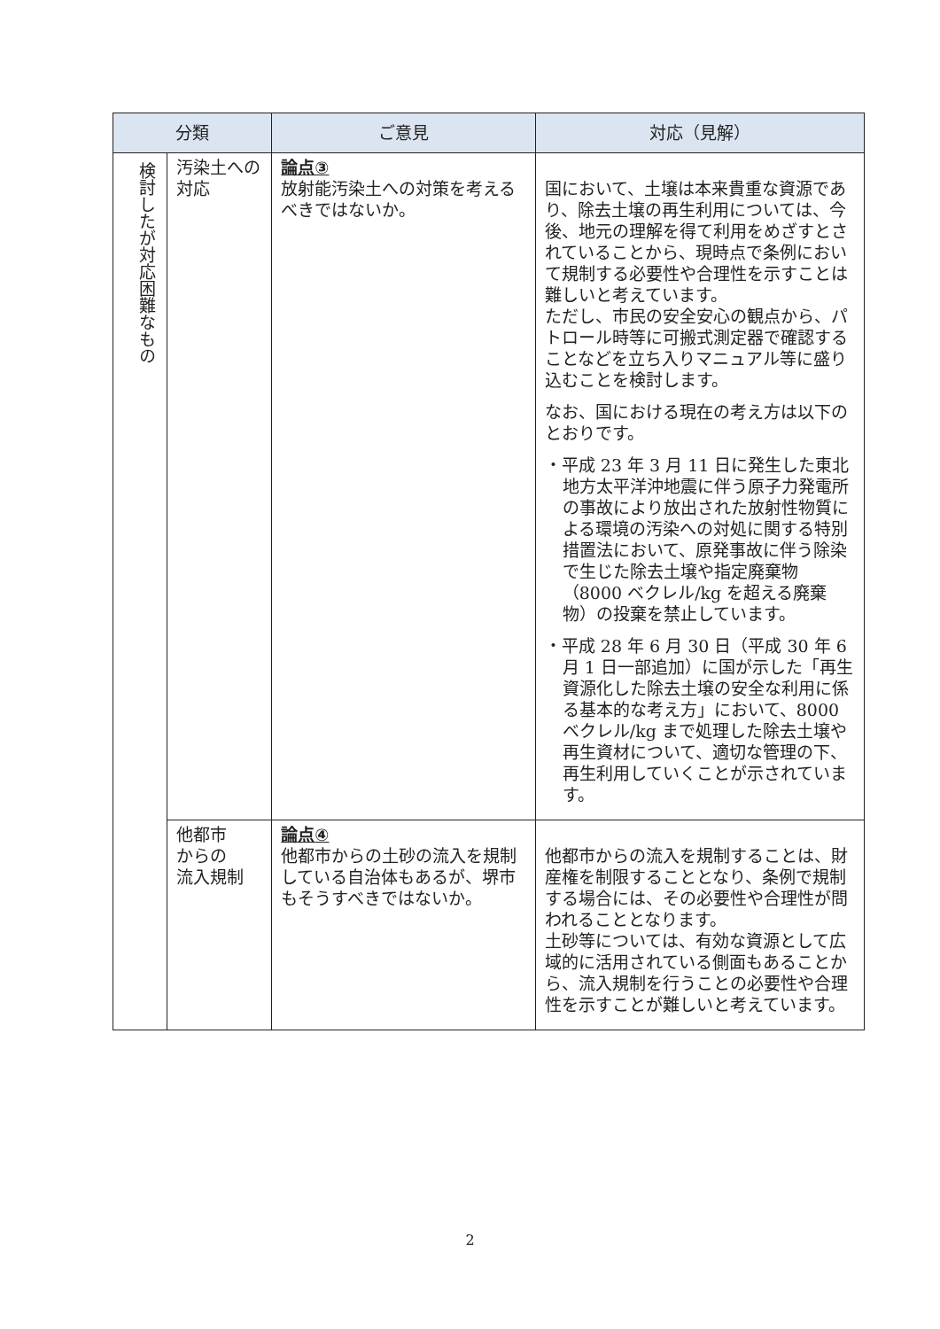| 分類 | | ご意見 | 対応（見解） |
| --- | --- | --- | --- |
| 検討したが対応困難なもの | 汚染土への対応 | 論点③ 放射能汚染土への対策を考えるべきではないか。 | 国において、土壌は本来貴重な資源であり、除去土壌の再生利用については、今後、地元の理解を得て利用をめざすとされていることから、現時点で条例において規制する必要性や合理性を示すことは難しいと考えています。 ただし、市民の安全安心の観点から、パトロール時等に可搬式測定器で確認することなどを立ち入りマニュアル等に盛り込むことを検討します。 なお、国における現在の考え方は以下のとおりです。 ・平成 23 年 3 月 11 日に発生した東北地方太平洋沖地震に伴う原子力発電所の事故により放出された放射性物質による環境の汚染への対処に関する特別措置法において、原発事故に伴う除染で生じた除去土壌や指定廃棄物（8000 ベクレル/kg を超える廃棄物）の投棄を禁止しています。 ・平成 28 年 6 月 30 日（平成 30 年 6 月 1 日一部追加）に国が示した「再生資源化した除去土壌の安全な利用に係る基本的な考え方」において、8000 ベクレル/kg まで処理した除去土壌や再生資材について、適切な管理の下、再生利用していくことが示されています。 |
| | 他都市 からの 流入規制 | 論点④ 他都市からの土砂の流入を規制している自治体もあるが、堺市もそうすべきではないか。 | 他都市からの流入を規制することは、財産権を制限することとなり、条例で規制する場合には、その必要性や合理性が問われることとなります。 土砂等については、有効な資源として広域的に活用されている側面もあることから、流入規制を行うことの必要性や合理性を示すことが難しいと考えています。 |
2